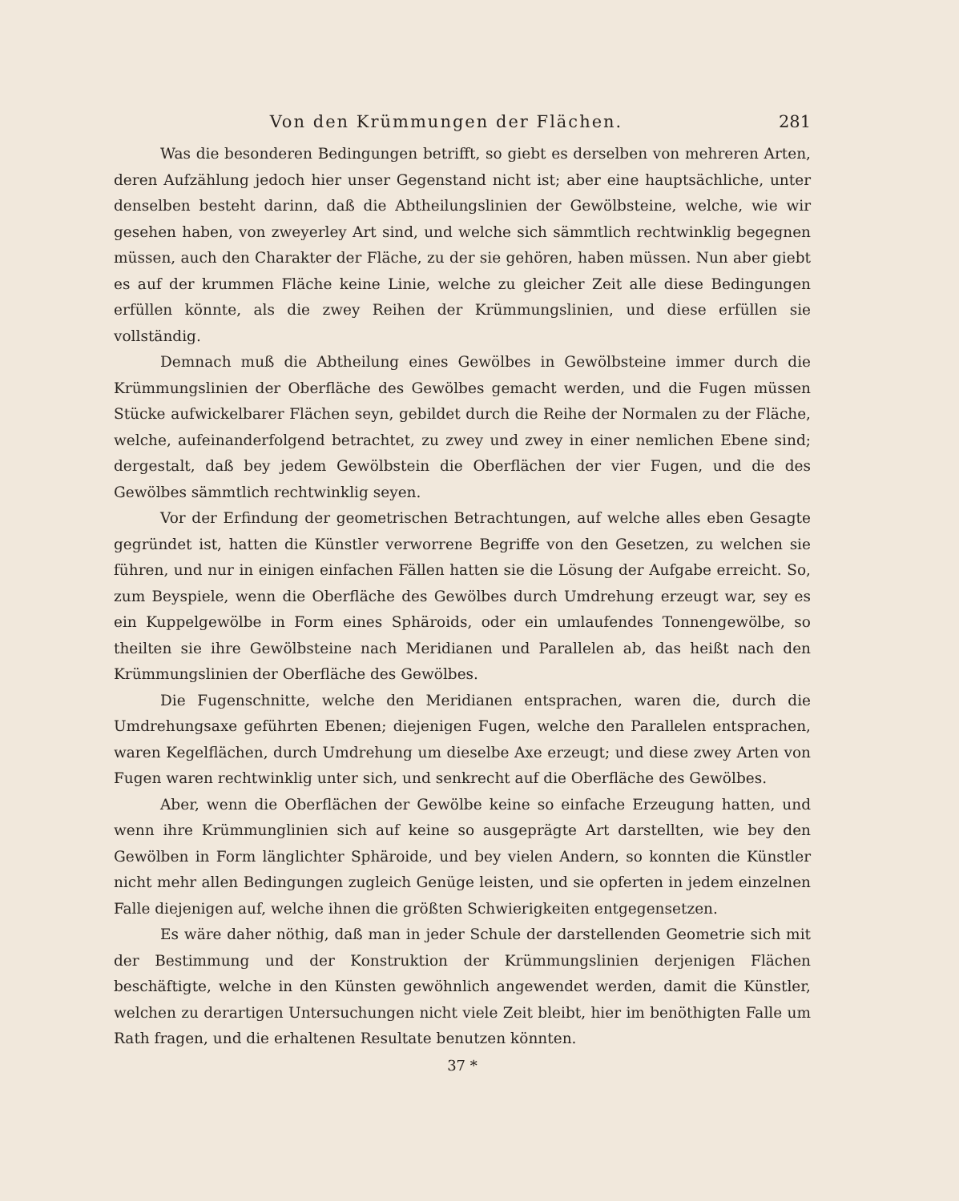Von den Krümmungen der Flächen. 281
Was die besonderen Bedingungen betrifft, so giebt es derselben von mehreren Arten, deren Aufzählung jedoch hier unser Gegenstand nicht ist; aber eine hauptsächliche, unter denselben besteht darinn, daß die Abtheilungslinien der Gewölbsteine, welche, wie wir gesehen haben, von zweyerley Art sind, und welche sich sämmtlich rechtwinklig begegnen müssen, auch den Charakter der Fläche, zu der sie gehören, haben müssen. Nun aber giebt es auf der krummen Fläche keine Linie, welche zu gleicher Zeit alle diese Bedingungen erfüllen könnte, als die zwey Reihen der Krümmungslinien, und diese erfüllen sie vollständig.
Demnach muß die Abtheilung eines Gewölbes in Gewölbsteine immer durch die Krümmungslinien der Oberfläche des Gewölbes gemacht werden, und die Fugen müssen Stücke aufwickelbarer Flächen seyn, gebildet durch die Reihe der Normalen zu der Fläche, welche, aufeinanderfolgend betrachtet, zu zwey und zwey in einer nemlichen Ebene sind; dergestalt, daß bey jedem Gewölbstein die Oberflächen der vier Fugen, und die des Gewölbes sämmtlich rechtwinklig seyen.
Vor der Erfindung der geometrischen Betrachtungen, auf welche alles eben Gesagte gegründet ist, hatten die Künstler verworrene Begriffe von den Gesetzen, zu welchen sie führen, und nur in einigen einfachen Fällen hatten sie die Lösung der Aufgabe erreicht. So, zum Beyspiele, wenn die Oberfläche des Gewölbes durch Umdrehung erzeugt war, sey es ein Kuppelgewölbe in Form eines Sphäroids, oder ein umlaufendes Tonnengewölbe, so theilten sie ihre Gewölbsteine nach Meridianen und Parallelen ab, das heißt nach den Krümmungslinien der Oberfläche des Gewölbes.
Die Fugenschnitte, welche den Meridianen entsprachen, waren die, durch die Umdrehungsaxe geführten Ebenen; diejenigen Fugen, welche den Parallelen entsprachen, waren Kegelflächen, durch Umdrehung um dieselbe Axe erzeugt; und diese zwey Arten von Fugen waren rechtwinklig unter sich, und senkrecht auf die Oberfläche des Gewölbes.
Aber, wenn die Oberflächen der Gewölbe keine so einfache Erzeugung hatten, und wenn ihre Krümmunglinien sich auf keine so ausgeprägte Art darstellten, wie bey den Gewölben in Form länglichter Sphäroide, und bey vielen Andern, so konnten die Künstler nicht mehr allen Bedingungen zugleich Genüge leisten, und sie opferten in jedem einzelnen Falle diejenigen auf, welche ihnen die größten Schwierigkeiten entgegensetzen.
Es wäre daher nöthig, daß man in jeder Schule der darstellenden Geometrie sich mit der Bestimmung und der Konstruktion der Krümmungslinien derjenigen Flächen beschäftigte, welche in den Künsten gewöhnlich angewendet werden, damit die Künstler, welchen zu derartigen Untersuchungen nicht viele Zeit bleibt, hier im benöthigten Falle um Rath fragen, und die erhaltenen Resultate benutzen könnten.
37 *